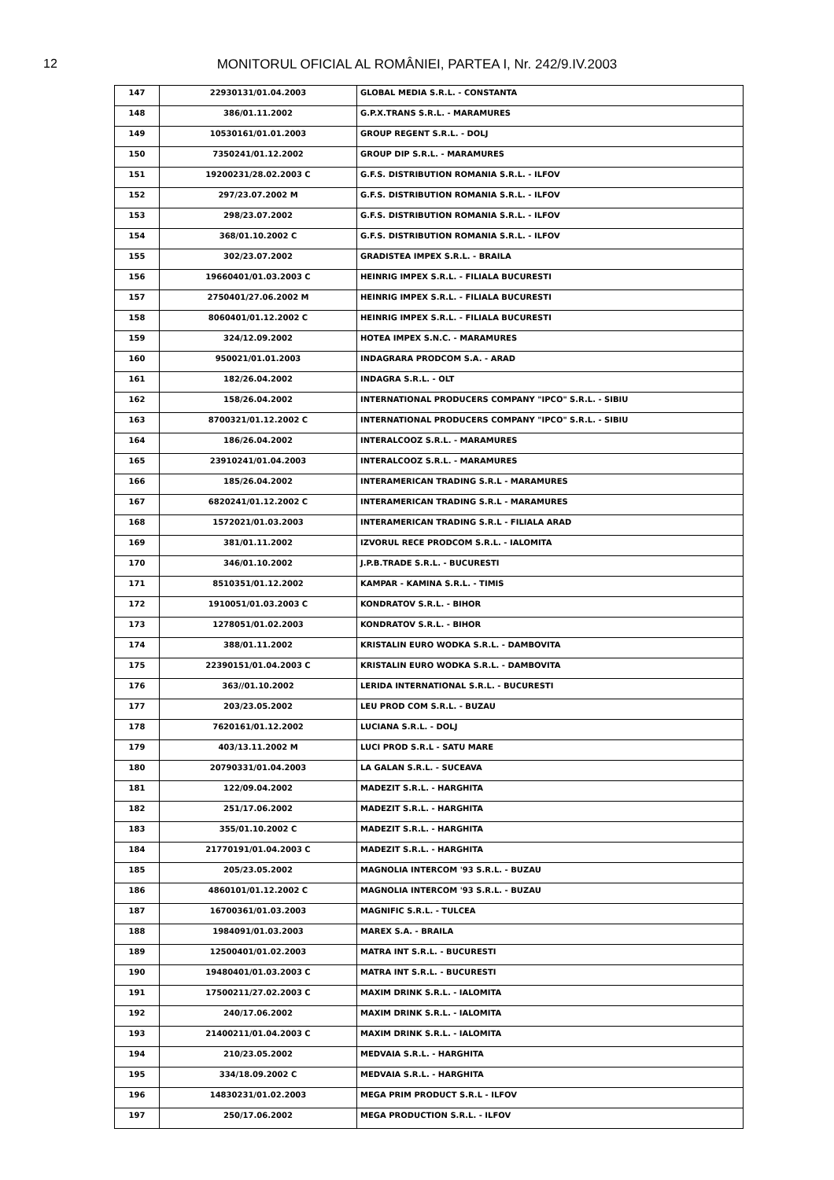12
MONITORUL OFICIAL AL ROMÂNIEI, PARTEA I, Nr. 242/9.IV.2003
| 147 | 22930131/01.04.2003 | GLOBAL MEDIA S.R.L. - CONSTANTA |
| 148 | 386/01.11.2002 | G.P.X.TRANS S.R.L. - MARAMURES |
| 149 | 10530161/01.01.2003 | GROUP REGENT S.R.L. - DOLJ |
| 150 | 7350241/01.12.2002 | GROUP DIP S.R.L. - MARAMURES |
| 151 | 19200231/28.02.2003 C | G.F.S. DISTRIBUTION ROMANIA S.R.L. - ILFOV |
| 152 | 297/23.07.2002 M | G.F.S. DISTRIBUTION ROMANIA S.R.L. - ILFOV |
| 153 | 298/23.07.2002 | G.F.S. DISTRIBUTION ROMANIA S.R.L. - ILFOV |
| 154 | 368/01.10.2002 C | G.F.S. DISTRIBUTION ROMANIA S.R.L. - ILFOV |
| 155 | 302/23.07.2002 | GRADISTEA IMPEX S.R.L. - BRAILA |
| 156 | 19660401/01.03.2003 C | HEINRIG IMPEX S.R.L. - FILIALA BUCURESTI |
| 157 | 2750401/27.06.2002 M | HEINRIG IMPEX S.R.L. - FILIALA BUCURESTI |
| 158 | 8060401/01.12.2002 C | HEINRIG IMPEX S.R.L. - FILIALA BUCURESTI |
| 159 | 324/12.09.2002 | HOTEA IMPEX S.N.C. - MARAMURES |
| 160 | 950021/01.01.2003 | INDAGRARA PRODCOM S.A. - ARAD |
| 161 | 182/26.04.2002 | INDAGRA S.R.L. - OLT |
| 162 | 158/26.04.2002 | INTERNATIONAL PRODUCERS COMPANY "IPCO" S.R.L. - SIBIU |
| 163 | 8700321/01.12.2002 C | INTERNATIONAL PRODUCERS COMPANY "IPCO" S.R.L. - SIBIU |
| 164 | 186/26.04.2002 | INTERALCOOZ S.R.L. - MARAMURES |
| 165 | 23910241/01.04.2003 | INTERALCOOZ S.R.L. - MARAMURES |
| 166 | 185/26.04.2002 | INTERAMERICAN TRADING S.R.L - MARAMURES |
| 167 | 6820241/01.12.2002 C | INTERAMERICAN TRADING S.R.L - MARAMURES |
| 168 | 1572021/01.03.2003 | INTERAMERICAN TRADING S.R.L - FILIALA ARAD |
| 169 | 381/01.11.2002 | IZVORUL RECE PRODCOM S.R.L. - IALOMITA |
| 170 | 346/01.10.2002 | J.P.B.TRADE S.R.L. - BUCURESTI |
| 171 | 8510351/01.12.2002 | KAMPAR - KAMINA S.R.L. - TIMIS |
| 172 | 1910051/01.03.2003 C | KONDRATOV S.R.L. - BIHOR |
| 173 | 1278051/01.02.2003 | KONDRATOV S.R.L. - BIHOR |
| 174 | 388/01.11.2002 | KRISTALIN EURO WODKA S.R.L. - DAMBOVITA |
| 175 | 22390151/01.04.2003 C | KRISTALIN EURO WODKA S.R.L. - DAMBOVITA |
| 176 | 363//01.10.2002 | LERIDA INTERNATIONAL S.R.L. - BUCURESTI |
| 177 | 203/23.05.2002 | LEU PROD COM S.R.L. - BUZAU |
| 178 | 7620161/01.12.2002 | LUCIANA S.R.L. - DOLJ |
| 179 | 403/13.11.2002 M | LUCI PROD S.R.L - SATU MARE |
| 180 | 20790331/01.04.2003 | LA GALAN S.R.L. - SUCEAVA |
| 181 | 122/09.04.2002 | MADEZIT S.R.L. - HARGHITA |
| 182 | 251/17.06.2002 | MADEZIT S.R.L. - HARGHITA |
| 183 | 355/01.10.2002 C | MADEZIT S.R.L. - HARGHITA |
| 184 | 21770191/01.04.2003 C | MADEZIT S.R.L. - HARGHITA |
| 185 | 205/23.05.2002 | MAGNOLIA INTERCOM '93 S.R.L. - BUZAU |
| 186 | 4860101/01.12.2002 C | MAGNOLIA INTERCOM '93 S.R.L. - BUZAU |
| 187 | 16700361/01.03.2003 | MAGNIFIC S.R.L. - TULCEA |
| 188 | 1984091/01.03.2003 | MAREX S.A. - BRAILA |
| 189 | 12500401/01.02.2003 | MATRA INT S.R.L. - BUCURESTI |
| 190 | 19480401/01.03.2003 C | MATRA INT S.R.L. - BUCURESTI |
| 191 | 17500211/27.02.2003 C | MAXIM DRINK S.R.L. - IALOMITA |
| 192 | 240/17.06.2002 | MAXIM DRINK S.R.L. - IALOMITA |
| 193 | 21400211/01.04.2003 C | MAXIM DRINK S.R.L. - IALOMITA |
| 194 | 210/23.05.2002 | MEDVAIA S.R.L. - HARGHITA |
| 195 | 334/18.09.2002 C | MEDVAIA S.R.L. - HARGHITA |
| 196 | 14830231/01.02.2003 | MEGA PRIM PRODUCT S.R.L - ILFOV |
| 197 | 250/17.06.2002 | MEGA PRODUCTION S.R.L. - ILFOV |